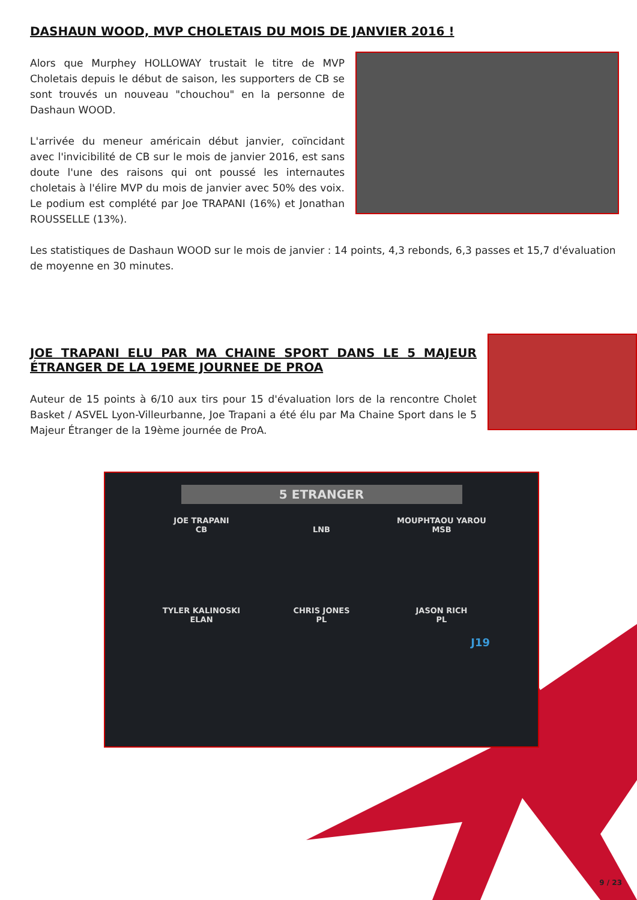DASHAUN WOOD, MVP CHOLETAIS DU MOIS DE JANVIER 2016 !
Alors que Murphey HOLLOWAY trustait le titre de MVP Choletais depuis le début de saison, les supporters de CB se sont trouvés un nouveau "chouchou" en la personne de Dashaun WOOD.
L'arrivée du meneur américain début janvier, coïncidant avec l'invicibilité de CB sur le mois de janvier 2016, est sans doute l'une des raisons qui ont poussé les internautes choletais à l'élire MVP du mois de janvier avec 50% des voix. Le podium est complété par Joe TRAPANI (16%) et Jonathan ROUSSELLE (13%).
Les statistiques de Dashaun WOOD sur le mois de janvier : 14 points, 4,3 rebonds, 6,3 passes et 15,7 d'évaluation de moyenne en 30 minutes.
JOE TRAPANI ELU PAR MA CHAINE SPORT DANS LE 5 MAJEUR ÉTRANGER DE LA 19EME JOURNEE DE PROA
Auteur de 15 points à 6/10 aux tirs pour 15 d'évaluation lors de la rencontre Cholet Basket / ASVEL Lyon-Villeurbanne, Joe Trapani a été élu par Ma Chaine Sport dans le 5 Majeur Étranger de la 19ème journée de ProA.
5 ETRANGER
JOE TRAPANI
CB
LNB
MOUPHTAOU YAROU
MSB
TYLER KALINOSKI
ELAN
CHRIS JONES
PL
JASON RICH
PL
J19
9 / 23